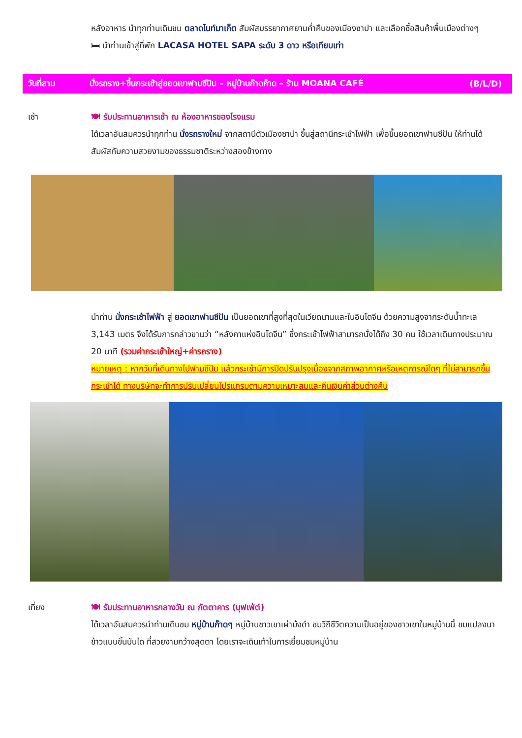หลังอาหาร นำทุกท่านเดินชม ตลาดไนท์มาเก็ต สัมผัสบรรยากาศยามค่ำคืนของเมืองซาปา และเลือกซื้อสินค้าพื้นเมืองต่างๆ
🛏 นำท่านเข้าสู่ที่พัก LACASA HOTEL SAPA ระดับ 3 ดาว หรือเทียบเท่า
วันที่สาม นั่งรถราง+ขึ้นกระเช้าสู่ยอดเขาฟานซีปัน – หมู่บ้านก๊าดก๊าด – ร้าน MOANA CAFÉ (B/L/D)
เช้า 🍽 รับประทานอาหารเช้า ณ ห้องอาหารของโรงแรม
ได้เวลาอันสมควรนำทุกท่าน นั่งรถรางใหม่ จากสถานีตัวเมืองซาปา ขึ้นสู่สถานีกระเช้าไฟฟ้า เพื่อขึ้นยอดเขาฟานซีปัน ให้ท่านได้สัมผัสกับความสวยงามของธรรมชาติระหว่างสองข้างทาง
นำท่าน นั่งกระเช้าไฟฟ้า สู่ ยอดเขาฟานซีปัน เป็นยอดเขาที่สูงที่สุดในเวียดนามและในอินโดจีน ด้วยความสูงจากระดับน้ำทะเล 3,143 เมตร จึงได้รับการกล่าวขานว่า “หลังคาแห่งอินโดจีน” ซึ่งกระเช้าไฟฟ้าสามารถนั่งได้ถึง 30 คน ใช้เวลาเดินทางประมาณ 20 นาที (รวมค่ากระเช้าใหญ่+ค่ารถราง)
หมายเหตุ : หากวันที่เดินทางไปฟานซีปัน แล้วกระเช้ามีการปิดปรับปรุงเนื่องจากสภาพอากาศหรือเหตุการณ์ใดๆ ที่ไม่สามารถขึ้นกระเช้าได้ ทางบริษัทจะทำการปรับเปลี่ยนโปรแกรมตามความเหมาะสมและคืนเงินค่าส่วนต่างคืน
เที่ยง 🍽 รับประทานอาหารกลางวัน ณ ภัตตาคาร (บุฟเฟ่ต์)
ได้เวลาอันสมควรนำท่านเดินชม หมู่บ้านก๊าดๆ หมู่บ้านชาวเขาเผ่าม้งดำ ชมวิถีชีวิตความเป็นอยู่ของชาวเขาในหมู่บ้านนี้ ชมแปลงนาข้าวแบบขั้นบันได ที่สวยงามกว้างสุดตา โดยเราจะเดินเท้าในการเยี่ยมชมหมู่บ้าน